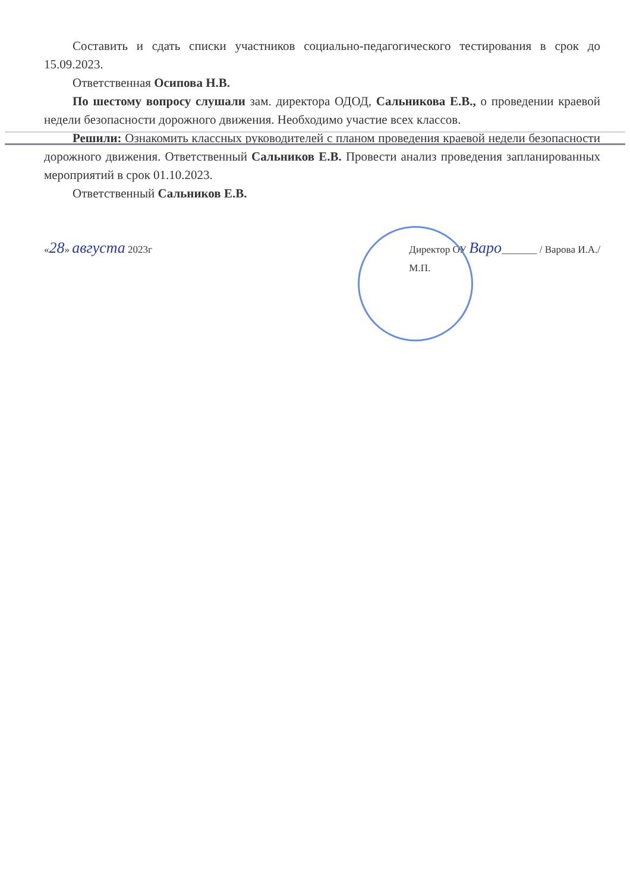Составить и сдать списки участников социально-педагогического тестирования в срок до 15.09.2023.
Ответственная Осипова Н.В.
По шестому вопросу слушали зам. директора ОДОД, Сальникова Е.В., о проведении краевой недели безопасности дорожного движения. Необходимо участие всех классов.
Решили: Ознакомить классных руководителей с планом проведения краевой недели безопасности дорожного движения. Ответственный Сальников Е.В. Провести анализ проведения запланированных мероприятий в срок 01.10.2023.
Ответственный Сальников Е.В.
«28» августа 2023г Директор ОУ Варо_______ / Варова И.А./
М.П.